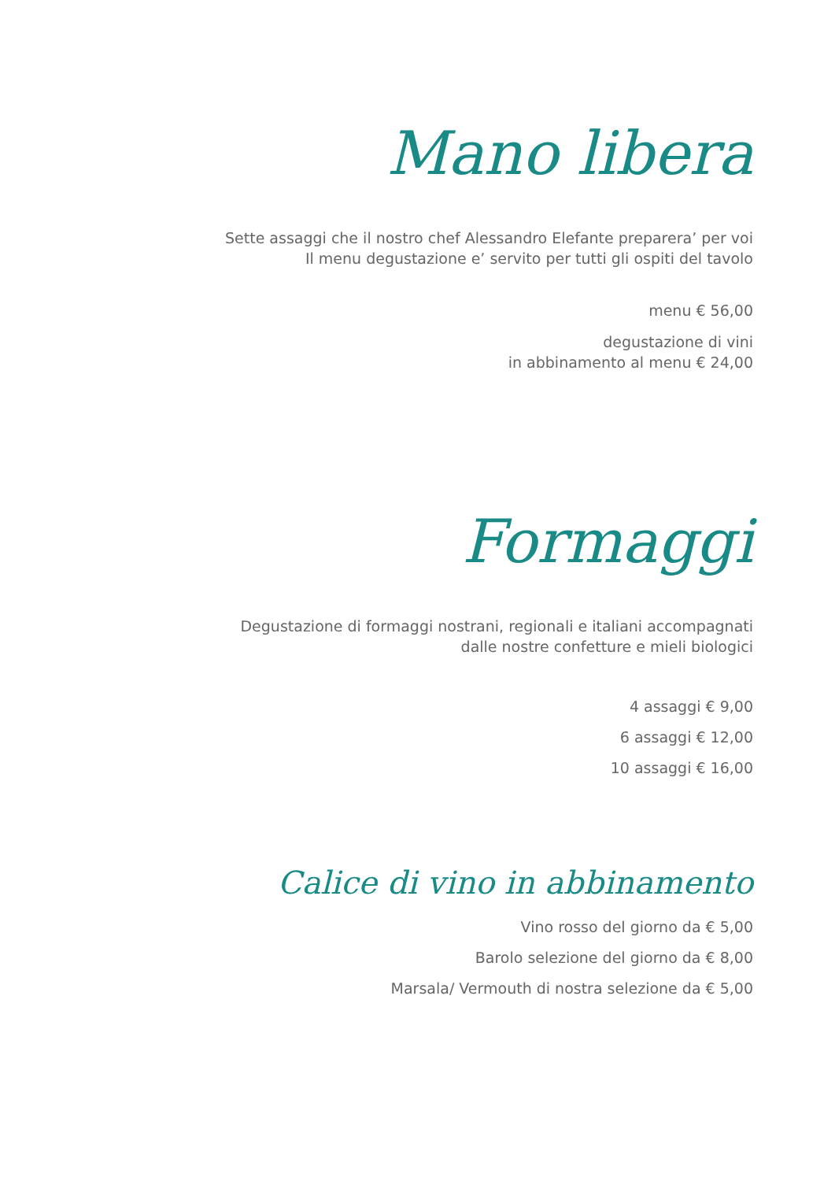Mano libera
Sette assaggi che il nostro chef Alessandro Elefante preparera’ per voi
Il menu degustazione e’ servito per tutti gli ospiti del tavolo
menu € 56,00
degustazione di vini
in abbinamento al menu € 24,00
Formaggi
Degustazione di formaggi nostrani, regionali e italiani accompagnati
dalle nostre confetture e mieli biologici
4 assaggi € 9,00
6 assaggi € 12,00
10 assaggi € 16,00
Calice di vino in abbinamento
Vino rosso del giorno da € 5,00
Barolo selezione del giorno da € 8,00
Marsala/ Vermouth di nostra selezione da € 5,00